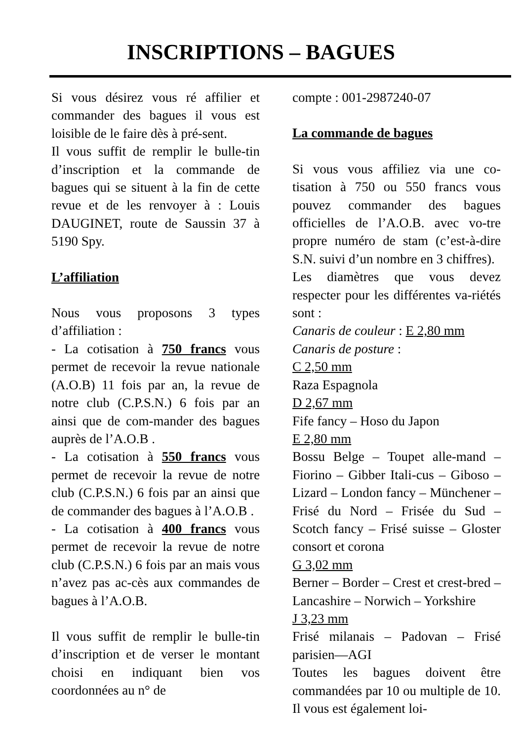INSCRIPTIONS – BAGUES
Si vous désirez vous ré affilier et commander des bagues il vous est loisible de le faire dès à pré-sent.
Il vous suffit de remplir le bulle-tin d’inscription et la commande de bagues qui se situent à la fin de cette revue et de les renvoyer à : Louis DAUGINET, route de Saussin 37 à 5190 Spy.
L’affiliation
Nous vous proposons 3 types d’affiliation :
- La cotisation à 750 francs vous permet de recevoir la revue nationale (A.O.B) 11 fois par an, la revue de notre club (C.P.S.N.) 6 fois par an ainsi que de com-mander des bagues auprès de l’A.O.B .
- La cotisation à 550 francs vous permet de recevoir la revue de notre club (C.P.S.N.) 6 fois par an ainsi que de commander des bagues à l’A.O.B .
- La cotisation à 400 francs vous permet de recevoir la revue de notre club (C.P.S.N.) 6 fois par an mais vous n’avez pas ac-cès aux commandes de bagues à l’A.O.B.
Il vous suffit de remplir le bulle-tin d’inscription et de verser le montant choisi en indiquant bien vos coordonnées au n° de
compte : 001-2987240-07
La commande de bagues
Si vous vous affiliez via une co-tisation à 750 ou 550 francs vous pouvez commander des bagues officielles de l’A.O.B. avec vo-tre propre numéro de stam (c’est-à-dire S.N. suivi d’un nombre en 3 chiffres).
Les diamètres que vous devez respecter pour les différentes va-riétés sont :
Canaris de couleur : E 2,80 mm
Canaris de posture :
C 2,50 mm
Raza Espagnola
D 2,67 mm
Fife fancy – Hoso du Japon
E 2,80 mm
Bossu Belge – Toupet alle-mand – Fiorino – Gibber Itali-cus – Giboso – Lizard – London fancy – Münchener – Frisé du Nord – Frisée du Sud – Scotch fancy – Frisé suisse – Gloster consort et corona
G 3,02 mm
Berner – Border – Crest et crest-bred – Lancashire – Norwich – Yorkshire
J 3,23 mm
Frisé milanais – Padovan – Frisé parisien—AGI
Toutes les bagues doivent être commandées par 10 ou multiple de 10. Il vous est également loi-